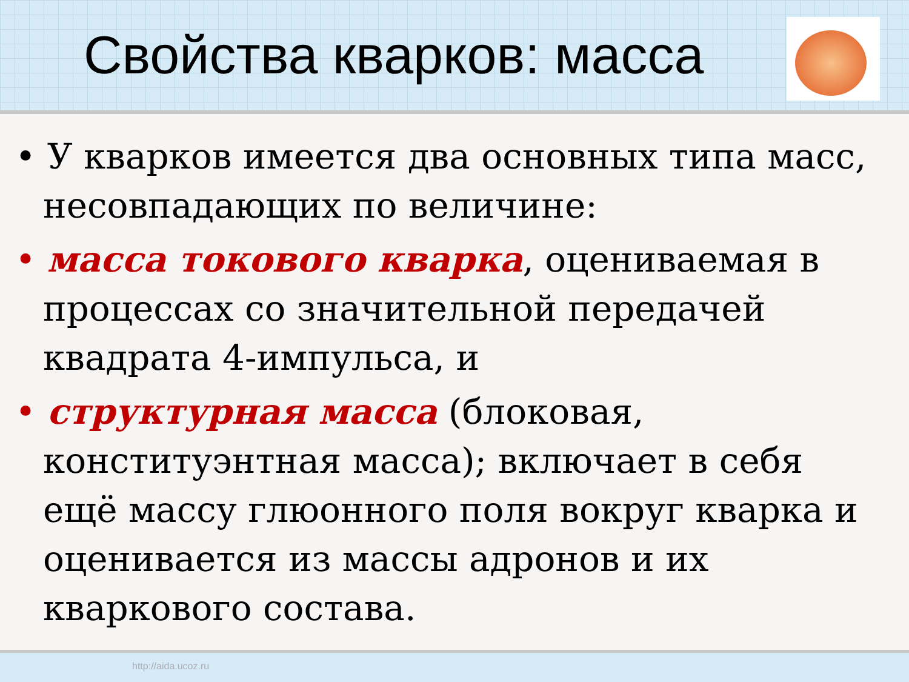Свойства кварков: масса
• У кварков имеется два основных типа масс, несовпадающих по величине:
• масса токового кварка, оцениваемая в процессах со значительной передачей квадрата 4-импульса, и
• структурная масса (блоковая, конституэнтная масса); включает в себя ещё массу глюонного поля вокруг кварка и оценивается из массы адронов и их кваркового состава.
http://aida.ucoz.ru